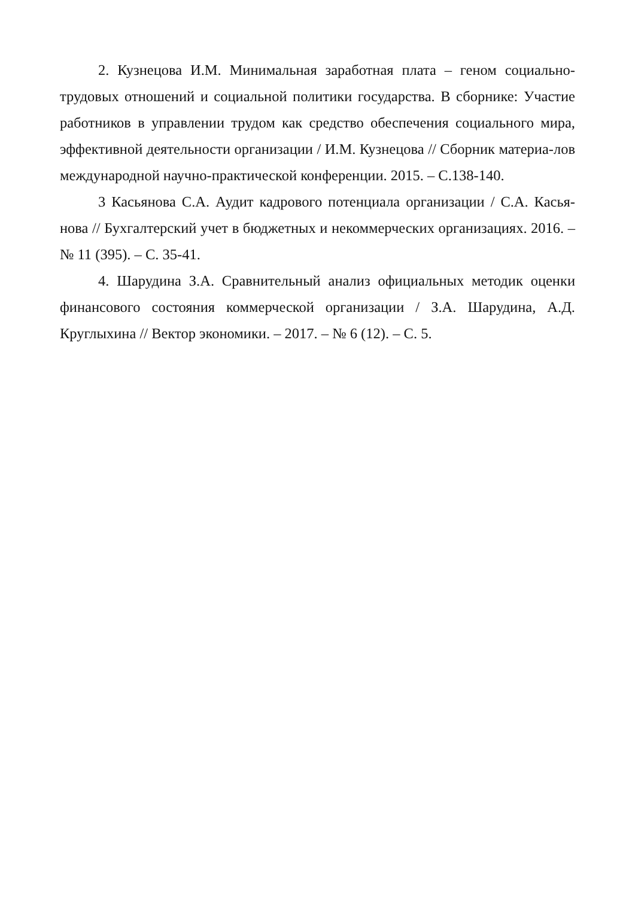2. Кузнецова И.М. Минимальная заработная плата – геном социально-трудовых отношений и социальной политики государства. В сборнике: Участие работников в управлении трудом как средство обеспечения социального мира, эффективной деятельности организации / И.М. Кузнецова // Сборник материа-лов международной научно-практической конференции. 2015. – С.138-140.
3 Касьянова С.А. Аудит кадрового потенциала организации / С.А. Касья-нова // Бухгалтерский учет в бюджетных и некоммерческих организациях. 2016. – № 11 (395). – С. 35-41.
4. Шарудина З.А. Сравнительный анализ официальных методик оценки финансового состояния коммерческой организации / З.А. Шарудина, А.Д. Круглыхина // Вектор экономики. – 2017. – № 6 (12). – С. 5.